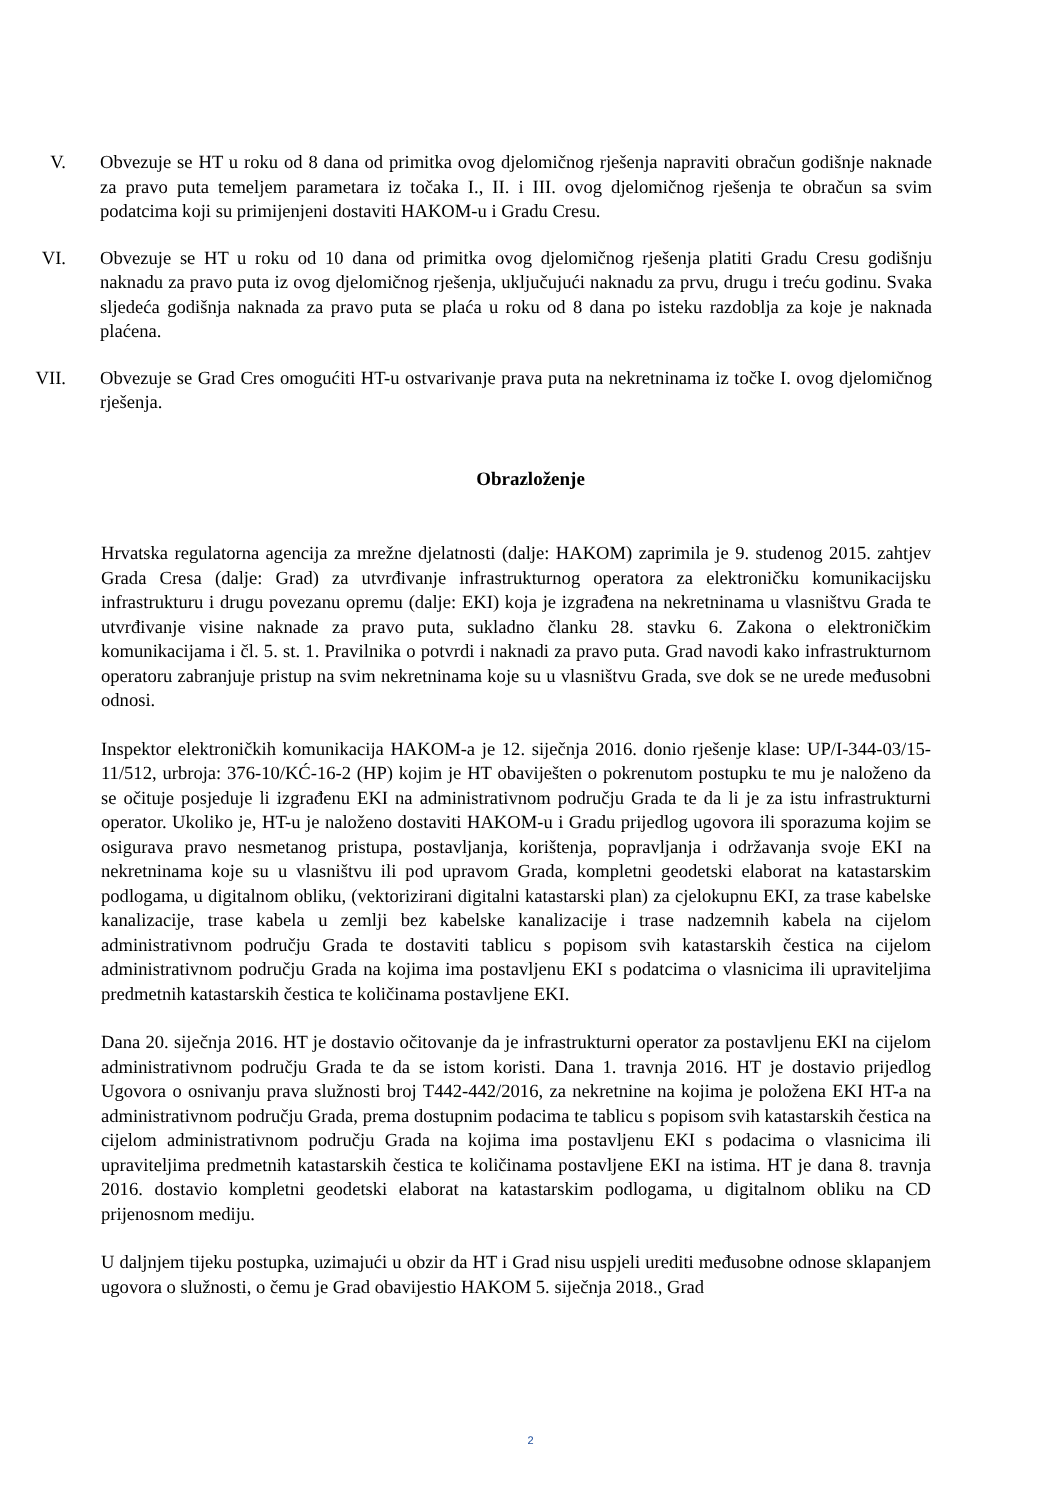V. Obvezuje se HT u roku od 8 dana od primitka ovog djelomičnog rješenja napraviti obračun godišnje naknade za pravo puta temeljem parametara iz točaka I., II. i III. ovog djelomičnog rješenja te obračun sa svim podatcima koji su primijenjeni dostaviti HAKOM-u i Gradu Cresu.
VI. Obvezuje se HT u roku od 10 dana od primitka ovog djelomičnog rješenja platiti Gradu Cresu godišnju naknadu za pravo puta iz ovog djelomičnog rješenja, uključujući naknadu za prvu, drugu i treću godinu. Svaka sljedeća godišnja naknada za pravo puta se plaća u roku od 8 dana po isteku razdoblja za koje je naknada plaćena.
VII. Obvezuje se Grad Cres omogućiti HT-u ostvarivanje prava puta na nekretninama iz točke I. ovog djelomičnog rješenja.
Obrazloženje
Hrvatska regulatorna agencija za mrežne djelatnosti (dalje: HAKOM) zaprimila je 9. studenog 2015. zahtjev Grada Cresa (dalje: Grad) za utvrđivanje infrastrukturnog operatora za elektroničku komunikacijsku infrastrukturu i drugu povezanu opremu (dalje: EKI) koja je izgrađena na nekretninama u vlasništvu Grada te utvrđivanje visine naknade za pravo puta, sukladno članku 28. stavku 6. Zakona o elektroničkim komunikacijama i čl. 5. st. 1. Pravilnika o potvrdi i naknadi za pravo puta. Grad navodi kako infrastrukturnom operatoru zabranjuje pristup na svim nekretninama koje su u vlasništvu Grada, sve dok se ne urede međusobni odnosi.
Inspektor elektroničkih komunikacija HAKOM-a je 12. siječnja 2016. donio rješenje klase: UP/I-344-03/15-11/512, urbroja: 376-10/KĆ-16-2 (HP) kojim je HT obaviješten o pokrenutom postupku te mu je naloženo da se očituje posjeduje li izgrađenu EKI na administrativnom području Grada te da li je za istu infrastrukturni operator. Ukoliko je, HT-u je naloženo dostaviti HAKOM-u i Gradu prijedlog ugovora ili sporazuma kojim se osigurava pravo nesmetanog pristupa, postavljanja, korištenja, popravljanja i održavanja svoje EKI na nekretninama koje su u vlasništvu ili pod upravom Grada, kompletni geodetski elaborat na katastarskim podlogama, u digitalnom obliku, (vektorizirani digitalni katastarski plan) za cjelokupnu EKI, za trase kabelske kanalizacije, trase kabela u zemlji bez kabelske kanalizacije i trase nadzemnih kabela na cijelom administrativnom području Grada te dostaviti tablicu s popisom svih katastarskih čestica na cijelom administrativnom području Grada na kojima ima postavljenu EKI s podatcima o vlasnicima ili upraviteljima predmetnih katastarskih čestica te količinama postavljene EKI.
Dana 20. siječnja 2016. HT je dostavio očitovanje da je infrastrukturni operator za postavljenu EKI na cijelom administrativnom području Grada te da se istom koristi. Dana 1. travnja 2016. HT je dostavio prijedlog Ugovora o osnivanju prava služnosti broj T442-442/2016, za nekretnine na kojima je položena EKI HT-a na administrativnom području Grada, prema dostupnim podacima te tablicu s popisom svih katastarskih čestica na cijelom administrativnom području Grada na kojima ima postavljenu EKI s podacima o vlasnicima ili upraviteljima predmetnih katastarskih čestica te količinama postavljene EKI na istima. HT je dana 8. travnja 2016. dostavio kompletni geodetski elaborat na katastarskim podlogama, u digitalnom obliku na CD prijenosnom mediju.
U daljnjem tijeku postupka, uzimajući u obzir da HT i Grad nisu uspjeli urediti međusobne odnose sklapanjem ugovora o služnosti, o čemu je Grad obavijestio HAKOM 5. siječnja 2018., Grad
2